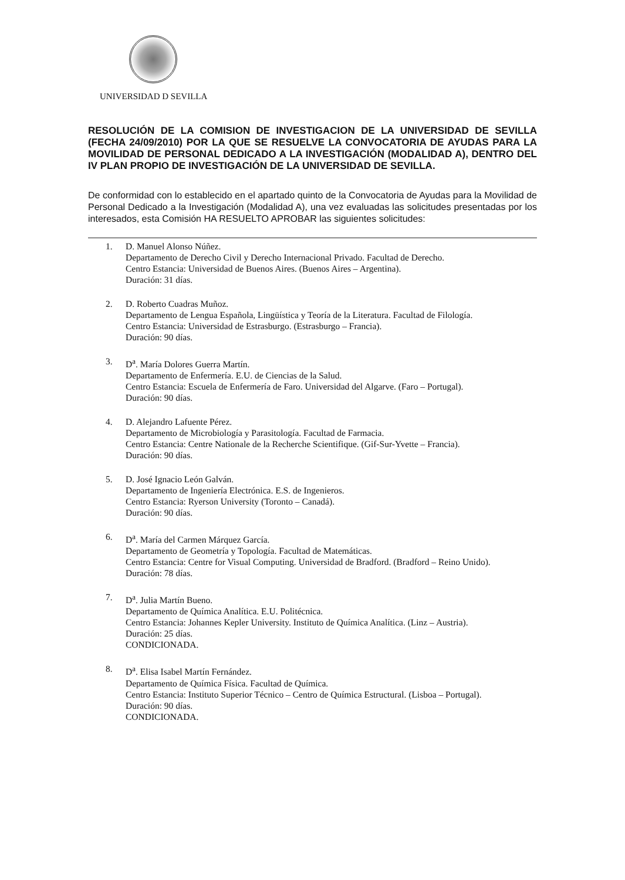UNIVERSIDAD D SEVILLA
RESOLUCIÓN DE LA COMISION DE INVESTIGACION DE LA UNIVERSIDAD DE SEVILLA (FECHA 24/09/2010) POR LA QUE SE RESUELVE LA CONVOCATORIA DE AYUDAS PARA LA MOVILIDAD DE PERSONAL DEDICADO A LA INVESTIGACIÓN (MODALIDAD A), DENTRO DEL IV PLAN PROPIO DE INVESTIGACIÓN DE LA UNIVERSIDAD DE SEVILLA.
De conformidad con lo establecido en el apartado quinto de la Convocatoria de Ayudas para la Movilidad de Personal Dedicado a la Investigación (Modalidad A), una vez evaluadas las solicitudes presentadas por los interesados, esta Comisión HA RESUELTO APROBAR las siguientes solicitudes:
1. D. Manuel Alonso Núñez.
Departamento de Derecho Civil y Derecho Internacional Privado. Facultad de Derecho.
Centro Estancia: Universidad de Buenos Aires. (Buenos Aires – Argentina).
Duración: 31 días.
2. D. Roberto Cuadras Muñoz.
Departamento de Lengua Española, Lingüística y Teoría de la Literatura. Facultad de Filología.
Centro Estancia: Universidad de Estrasburgo. (Estrasburgo – Francia).
Duración: 90 días.
3. D<sup>a</sup>. María Dolores Guerra Martín.
Departamento de Enfermería. E.U. de Ciencias de la Salud.
Centro Estancia: Escuela de Enfermería de Faro. Universidad del Algarve. (Faro – Portugal).
Duración: 90 días.
4. D. Alejandro Lafuente Pérez.
Departamento de Microbiología y Parasitología. Facultad de Farmacia.
Centro Estancia: Centre Nationale de la Recherche Scientifique. (Gif-Sur-Yvette – Francia).
Duración: 90 días.
5. D. José Ignacio León Galván.
Departamento de Ingeniería Electrónica. E.S. de Ingenieros.
Centro Estancia: Ryerson University (Toronto – Canadá).
Duración: 90 días.
6. D<sup>a</sup>. María del Carmen Márquez García.
Departamento de Geometría y Topología. Facultad de Matemáticas.
Centro Estancia: Centre for Visual Computing. Universidad de Bradford. (Bradford – Reino Unido).
Duración: 78 días.
7. D<sup>a</sup>. Julia Martín Bueno.
Departamento de Química Analítica. E.U. Politécnica.
Centro Estancia: Johannes Kepler University. Instituto de Química Analítica. (Linz – Austria).
Duración: 25 días.
CONDICIONADA.
8. D<sup>a</sup>. Elisa Isabel Martín Fernández.
Departamento de Química Física. Facultad de Química.
Centro Estancia: Instituto Superior Técnico – Centro de Química Estructural. (Lisboa – Portugal).
Duración: 90 días.
CONDICIONADA.